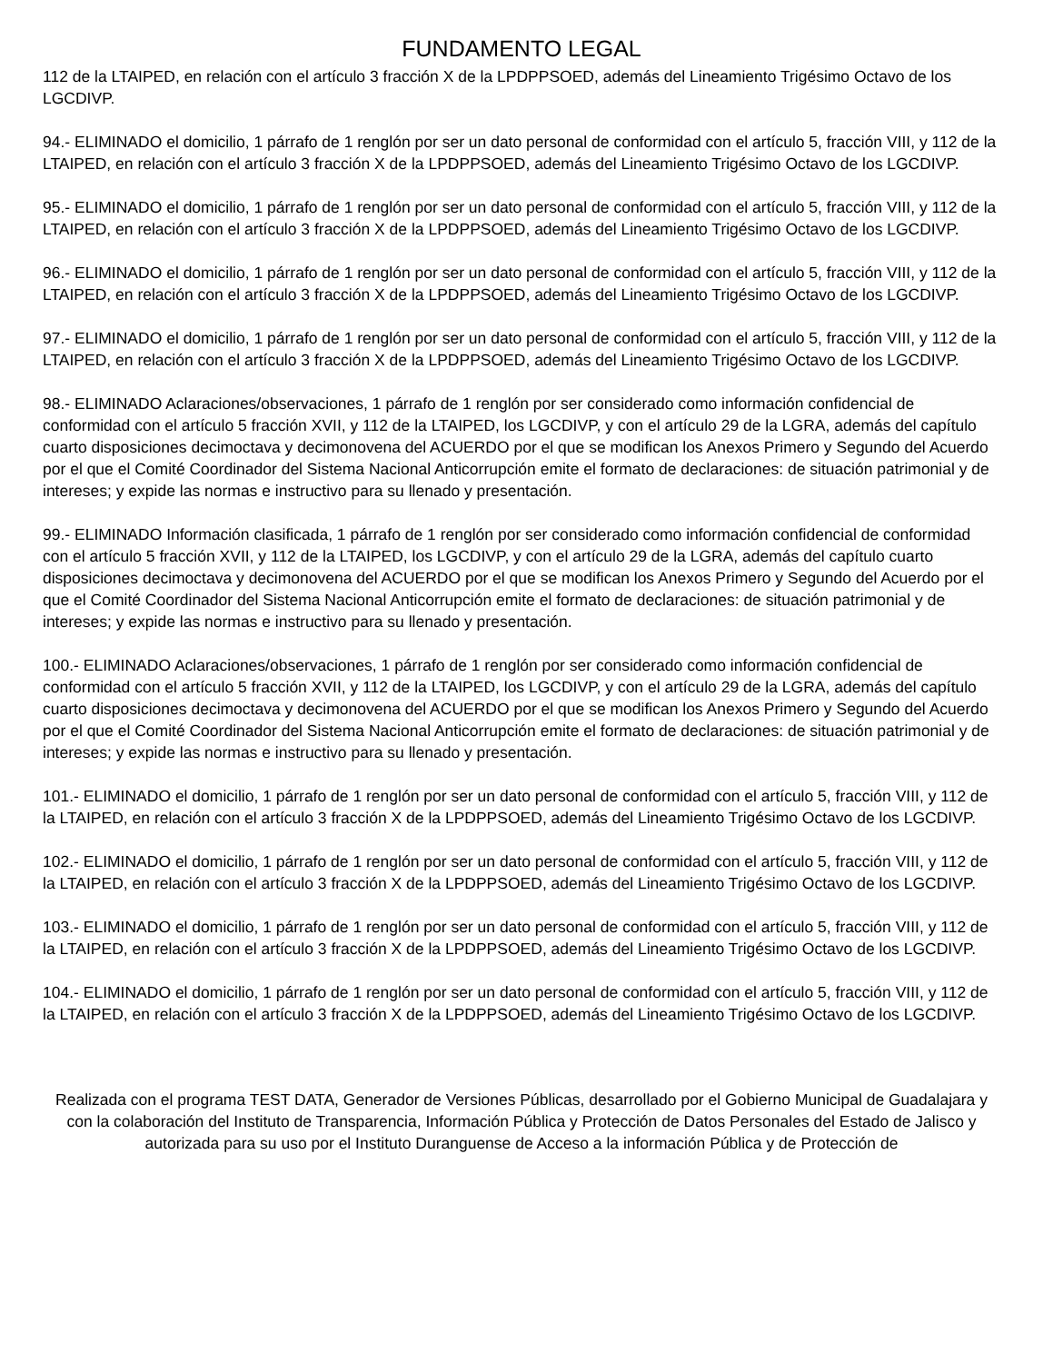FUNDAMENTO LEGAL
112 de la LTAIPED, en relación con el artículo 3 fracción X de la LPDPPSOED, además del Lineamiento Trigésimo Octavo de los LGCDIVP.
94.- ELIMINADO el domicilio, 1 párrafo de 1 renglón por ser un dato personal de conformidad con el artículo 5, fracción VIII, y 112 de la LTAIPED, en relación con el artículo 3 fracción X de la LPDPPSOED, además del Lineamiento Trigésimo Octavo de los LGCDIVP.
95.- ELIMINADO el domicilio, 1 párrafo de 1 renglón por ser un dato personal de conformidad con el artículo 5, fracción VIII, y 112 de la LTAIPED, en relación con el artículo 3 fracción X de la LPDPPSOED, además del Lineamiento Trigésimo Octavo de los LGCDIVP.
96.- ELIMINADO el domicilio, 1 párrafo de 1 renglón por ser un dato personal de conformidad con el artículo 5, fracción VIII, y 112 de la LTAIPED, en relación con el artículo 3 fracción X de la LPDPPSOED, además del Lineamiento Trigésimo Octavo de los LGCDIVP.
97.- ELIMINADO el domicilio, 1 párrafo de 1 renglón por ser un dato personal de conformidad con el artículo 5, fracción VIII, y 112 de la LTAIPED, en relación con el artículo 3 fracción X de la LPDPPSOED, además del Lineamiento Trigésimo Octavo de los LGCDIVP.
98.- ELIMINADO Aclaraciones/observaciones, 1 párrafo de 1 renglón por ser considerado como información confidencial de conformidad con el artículo 5 fracción XVII, y 112 de la LTAIPED, los LGCDIVP, y con el artículo 29 de la LGRA, además del capítulo cuarto disposiciones decimoctava y decimonovena del ACUERDO por el que se modifican los Anexos Primero y Segundo del Acuerdo por el que el Comité Coordinador del Sistema Nacional Anticorrupción emite el formato de declaraciones: de situación patrimonial y de intereses; y expide las normas e instructivo para su llenado y presentación.
99.- ELIMINADO Información clasificada, 1 párrafo de 1 renglón por ser considerado como información confidencial de conformidad con el artículo 5 fracción XVII, y 112 de la LTAIPED, los LGCDIVP, y con el artículo 29 de la LGRA, además del capítulo cuarto disposiciones decimoctava y decimonovena del ACUERDO por el que se modifican los Anexos Primero y Segundo del Acuerdo por el que el Comité Coordinador del Sistema Nacional Anticorrupción emite el formato de declaraciones: de situación patrimonial y de intereses; y expide las normas e instructivo para su llenado y presentación.
100.- ELIMINADO Aclaraciones/observaciones, 1 párrafo de 1 renglón por ser considerado como información confidencial de conformidad con el artículo 5 fracción XVII, y 112 de la LTAIPED, los LGCDIVP, y con el artículo 29 de la LGRA, además del capítulo cuarto disposiciones decimoctava y decimonovena del ACUERDO por el que se modifican los Anexos Primero y Segundo del Acuerdo por el que el Comité Coordinador del Sistema Nacional Anticorrupción emite el formato de declaraciones: de situación patrimonial y de intereses; y expide las normas e instructivo para su llenado y presentación.
101.- ELIMINADO el domicilio, 1 párrafo de 1 renglón por ser un dato personal de conformidad con el artículo 5, fracción VIII, y 112 de la LTAIPED, en relación con el artículo 3 fracción X de la LPDPPSOED, además del Lineamiento Trigésimo Octavo de los LGCDIVP.
102.- ELIMINADO el domicilio, 1 párrafo de 1 renglón por ser un dato personal de conformidad con el artículo 5, fracción VIII, y 112 de la LTAIPED, en relación con el artículo 3 fracción X de la LPDPPSOED, además del Lineamiento Trigésimo Octavo de los LGCDIVP.
103.- ELIMINADO el domicilio, 1 párrafo de 1 renglón por ser un dato personal de conformidad con el artículo 5, fracción VIII, y 112 de la LTAIPED, en relación con el artículo 3 fracción X de la LPDPPSOED, además del Lineamiento Trigésimo Octavo de los LGCDIVP.
104.- ELIMINADO el domicilio, 1 párrafo de 1 renglón por ser un dato personal de conformidad con el artículo 5, fracción VIII, y 112 de la LTAIPED, en relación con el artículo 3 fracción X de la LPDPPSOED, además del Lineamiento Trigésimo Octavo de los LGCDIVP.
Realizada con el programa TEST DATA, Generador de Versiones Públicas, desarrollado por el Gobierno Municipal de Guadalajara y con la colaboración del Instituto de Transparencia, Información Pública y Protección de Datos Personales del Estado de Jalisco y autorizada para su uso por el Instituto Duranguense de Acceso a la información Pública y de Protección de